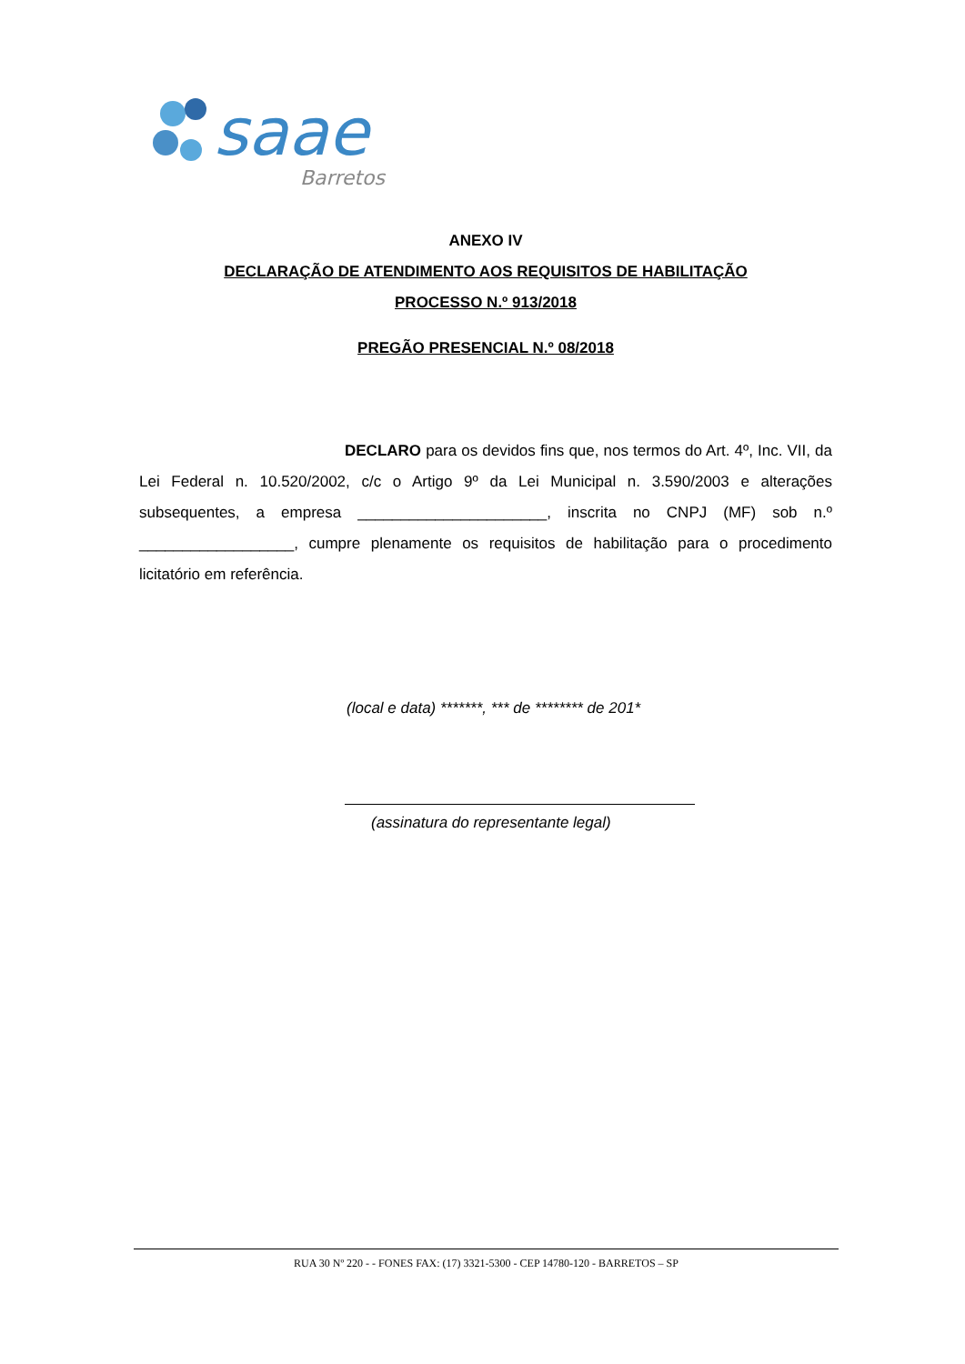saae
Barretos
ANEXO IV
DECLARAÇÃO DE ATENDIMENTO AOS REQUISITOS DE HABILITAÇÃO
PROCESSO N.º 913/2018
PREGÃO PRESENCIAL N.º 08/2018
DECLARO para os devidos fins que, nos termos do Art. 4º, Inc. VII, da Lei Federal n. 10.520/2002, c/c o Artigo 9º da Lei Municipal n. 3.590/2003 e alterações subsequentes, a empresa ______________________, inscrita no CNPJ (MF) sob n.º __________________, cumpre plenamente os requisitos de habilitação para o procedimento licitatório em referência.
(local e data) *******, *** de ******** de 201*
(assinatura do representante legal)
RUA 30 Nº 220 - - FONES FAX: (17) 3321-5300 - CEP 14780-120 - BARRETOS – SP